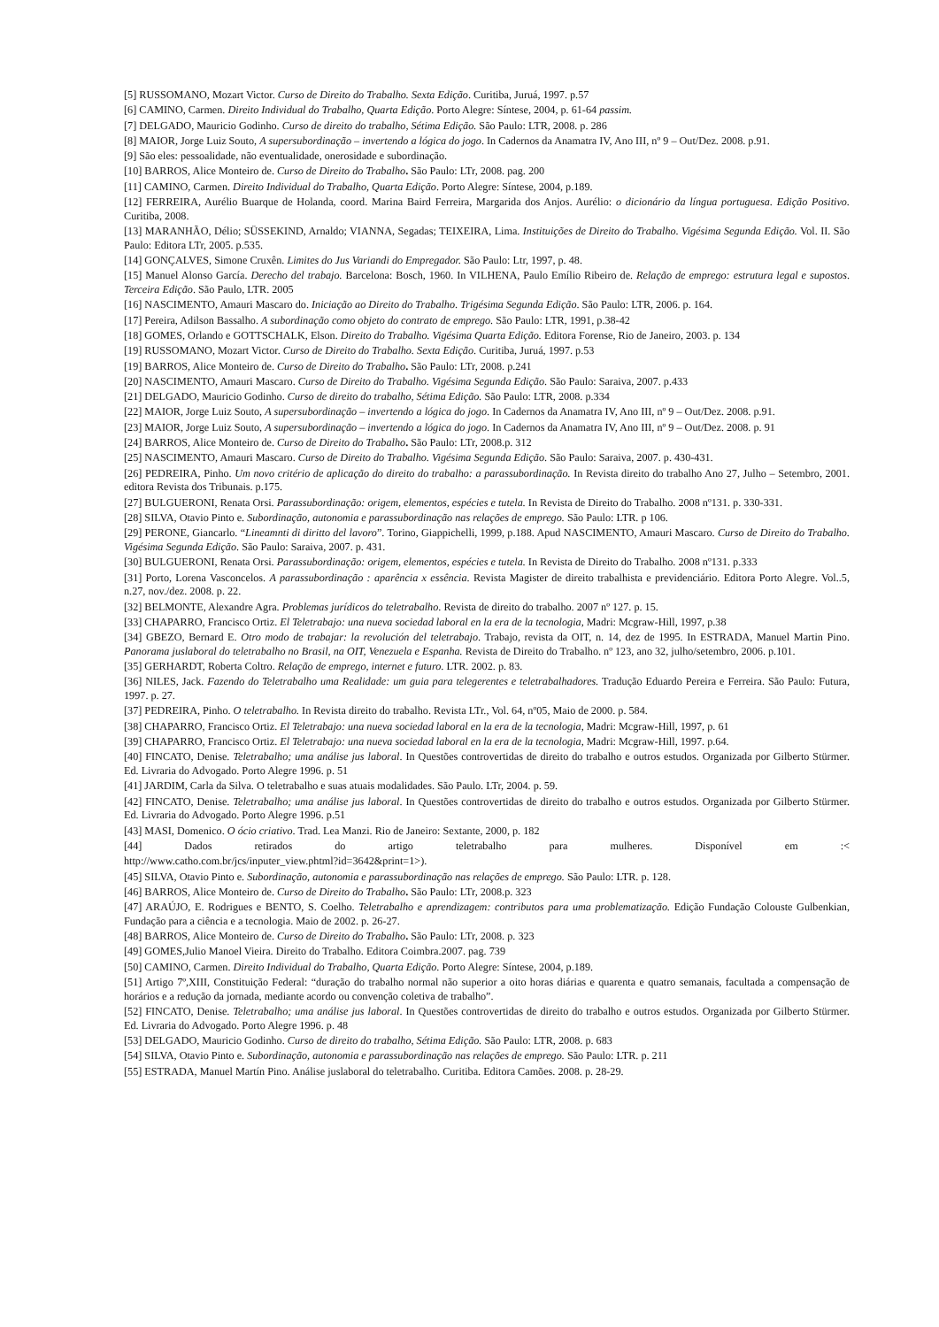[5] RUSSOMANO, Mozart Victor. Curso de Direito do Trabalho. Sexta Edição. Curitiba, Juruá, 1997. p.57
[6] CAMINO, Carmen. Direito Individual do Trabalho, Quarta Edição. Porto Alegre: Síntese, 2004, p. 61-64 passim.
[7] DELGADO, Mauricio Godinho. Curso de direito do trabalho, Sétima Edição. São Paulo: LTR, 2008. p. 286
[8] MAIOR, Jorge Luiz Souto, A supersubordinação – invertendo a lógica do jogo. In Cadernos da Anamatra IV, Ano III, nº 9 – Out/Dez. 2008. p.91.
[9] São eles: pessoalidade, não eventualidade, onerosidade e subordinação.
[10] BARROS, Alice Monteiro de. Curso de Direito do Trabalho. São Paulo: LTr, 2008. pag. 200
[11] CAMINO, Carmen. Direito Individual do Trabalho, Quarta Edição. Porto Alegre: Síntese, 2004, p.189.
[12] FERREIRA, Aurélio Buarque de Holanda, coord. Marina Baird Ferreira, Margarida dos Anjos. Aurélio: o dicionário da língua portuguesa. Edição Positivo. Curitiba, 2008.
[13] MARANHÃO, Délio; SÜSSEKIND, Arnaldo; VIANNA, Segadas; TEIXEIRA, Lima. Instituições de Direito do Trabalho. Vigésima Segunda Edição. Vol. II. São Paulo: Editora LTr, 2005. p.535.
[14] GONÇALVES, Simone Cruxên. Limites do Jus Variandi do Empregador. São Paulo: Ltr, 1997, p. 48.
[15] Manuel Alonso García. Derecho del trabajo. Barcelona: Bosch, 1960. In VILHENA, Paulo Emílio Ribeiro de. Relação de emprego: estrutura legal e supostos. Terceira Edição. São Paulo, LTR. 2005
[16] NASCIMENTO, Amauri Mascaro do. Iniciação ao Direito do Trabalho. Trigésima Segunda Edição. São Paulo: LTR, 2006. p. 164.
[17] Pereira, Adilson Bassalho. A subordinação como objeto do contrato de emprego. São Paulo: LTR, 1991, p.38-42
[18] GOMES, Orlando e GOTTSCHALK, Elson. Direito do Trabalho. Vigésima Quarta Edição. Editora Forense, Rio de Janeiro, 2003. p. 134
[19] RUSSOMANO, Mozart Victor. Curso de Direito do Trabalho. Sexta Edição. Curitiba, Juruá, 1997. p.53
[19] BARROS, Alice Monteiro de. Curso de Direito do Trabalho. São Paulo: LTr, 2008. p.241
[20] NASCIMENTO, Amauri Mascaro. Curso de Direito do Trabalho. Vigésima Segunda Edição. São Paulo: Saraiva, 2007. p.433
[21] DELGADO, Mauricio Godinho. Curso de direito do trabalho, Sétima Edição. São Paulo: LTR, 2008. p.334
[22] MAIOR, Jorge Luiz Souto, A supersubordinação – invertendo a lógica do jogo. In Cadernos da Anamatra IV, Ano III, nº 9 – Out/Dez. 2008. p.91.
[23] MAIOR, Jorge Luiz Souto, A supersubordinação – invertendo a lógica do jogo. In Cadernos da Anamatra IV, Ano III, nº 9 – Out/Dez. 2008. p. 91
[24] BARROS, Alice Monteiro de. Curso de Direito do Trabalho. São Paulo: LTr, 2008.p. 312
[25] NASCIMENTO, Amauri Mascaro. Curso de Direito do Trabalho. Vigésima Segunda Edição. São Paulo: Saraiva, 2007. p. 430-431.
[26] PEDREIRA, Pinho. Um novo critério de aplicação do direito do trabalho: a parassubordinação. In Revista direito do trabalho Ano 27, Julho – Setembro, 2001. editora Revista dos Tribunais. p.175.
[27] BULGUERONI, Renata Orsi. Parassubordinação: origem, elementos, espécies e tutela. In Revista de Direito do Trabalho. 2008 nº131. p. 330-331.
[28] SILVA, Otavio Pinto e. Subordinação, autonomia e parassubordinação nas relações de emprego. São Paulo: LTR. p 106.
[29] PERONE, Giancarlo. “Lineamnti di diritto del lavoro”. Torino, Giappichelli, 1999, p.188. Apud NASCIMENTO, Amauri Mascaro. Curso de Direito do Trabalho. Vigésima Segunda Edição. São Paulo: Saraiva, 2007. p. 431.
[30] BULGUERONI, Renata Orsi. Parassubordinação: origem, elementos, espécies e tutela. In Revista de Direito do Trabalho. 2008 nº131. p.333
[31] Porto, Lorena Vasconcelos. A parassubordinação : aparência x essência. Revista Magister de direito trabalhista e previdenciário. Editora Porto Alegre. Vol..5, n.27, nov./dez. 2008. p. 22.
[32] BELMONTE, Alexandre Agra. Problemas jurídicos do teletrabalho. Revista de direito do trabalho. 2007 nº 127. p. 15.
[33] CHAPARRO, Francisco Ortiz. El Teletrabajo: una nueva sociedad laboral en la era de la tecnologia, Madri: Mcgraw-Hill, 1997, p.38
[34] GBEZO, Bernard E. Otro modo de trabajar: la revolución del teletrabajo. Trabajo, revista da OIT, n. 14, dez de 1995. In ESTRADA, Manuel Martin Pino. Panorama juslaboral do teletrabalho no Brasil, na OIT, Venezuela e Espanha. Revista de Direito do Trabalho. nº 123, ano 32, julho/setembro, 2006. p.101.
[35] GERHARDT, Roberta Coltro. Relação de emprego, internet e futuro. LTR. 2002. p. 83.
[36] NILES, Jack. Fazendo do Teletrabalho uma Realidade: um guia para telegerentes e teletrabalhadores. Tradução Eduardo Pereira e Ferreira. São Paulo: Futura, 1997. p. 27.
[37] PEDREIRA, Pinho. O teletrabalho. In Revista direito do trabalho. Revista LTr., Vol. 64, nº05, Maio de 2000. p. 584.
[38] CHAPARRO, Francisco Ortiz. El Teletrabajo: una nueva sociedad laboral en la era de la tecnologia, Madri: Mcgraw-Hill, 1997, p. 61
[39] CHAPARRO, Francisco Ortiz. El Teletrabajo: una nueva sociedad laboral en la era de la tecnologia, Madri: Mcgraw-Hill, 1997. p.64.
[40] FINCATO, Denise. Teletrabalho; uma análise jus laboral. In Questões controvertidas de direito do trabalho e outros estudos. Organizada por Gilberto Stürmer. Ed. Livraria do Advogado. Porto Alegre 1996. p. 51
[41] JARDIM, Carla da Silva. O teletrabalho e suas atuais modalidades. São Paulo. LTr, 2004. p. 59.
[42] FINCATO, Denise. Teletrabalho; uma análise jus laboral. In Questões controvertidas de direito do trabalho e outros estudos. Organizada por Gilberto Stürmer. Ed. Livraria do Advogado. Porto Alegre 1996. p.51
[43] MASI, Domenico. O ócio criativo. Trad. Lea Manzi. Rio de Janeiro: Sextante, 2000, p. 182
[44] Dados retirados do artigo teletrabalho para mulheres. Disponível em :<
http://www.catho.com.br/jcs/inputer_view.phtml?id=3642&print=1>).
[45] SILVA, Otavio Pinto e. Subordinação, autonomia e parassubordinação nas relações de emprego. São Paulo: LTR. p. 128.
[46] BARROS, Alice Monteiro de. Curso de Direito do Trabalho. São Paulo: LTr, 2008.p. 323
[47] ARAÚJO, E. Rodrigues e BENTO, S. Coelho. Teletrabalho e aprendizagem: contributos para uma problematização. Edição Fundação Colouste Gulbenkian, Fundação para a ciência e a tecnologia. Maio de 2002. p. 26-27.
[48] BARROS, Alice Monteiro de. Curso de Direito do Trabalho. São Paulo: LTr, 2008. p. 323
[49] GOMES,Julio Manoel Vieira. Direito do Trabalho. Editora Coimbra.2007. pag. 739
[50] CAMINO, Carmen. Direito Individual do Trabalho, Quarta Edição. Porto Alegre: Síntese, 2004, p.189.
[51] Artigo 7º,XIII, Constituição Federal: “duração do trabalho normal não superior a oito horas diárias e quarenta e quatro semanais, facultada a compensação de horários e a redução da jornada, mediante acordo ou convenção coletiva de trabalho”.
[52] FINCATO, Denise. Teletrabalho; uma análise jus laboral. In Questões controvertidas de direito do trabalho e outros estudos. Organizada por Gilberto Stürmer. Ed. Livraria do Advogado. Porto Alegre 1996. p. 48
[53] DELGADO, Mauricio Godinho. Curso de direito do trabalho, Sétima Edição. São Paulo: LTR, 2008. p. 683
[54] SILVA, Otavio Pinto e. Subordinação, autonomia e parassubordinação nas relações de emprego. São Paulo: LTR. p. 211
[55] ESTRADA, Manuel Martín Pino. Análise juslaboral do teletrabalho. Curitiba. Editora Camões. 2008. p. 28-29.